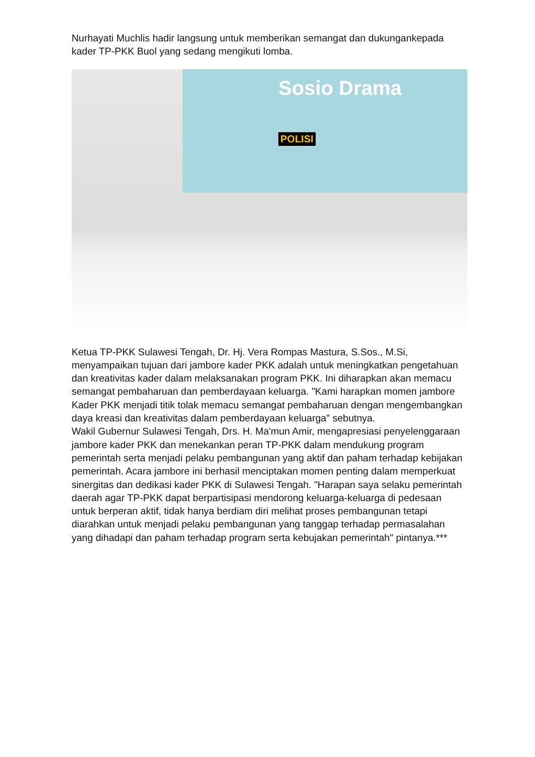Nurhayati Muchlis hadir langsung untuk memberikan semangat dan dukungankepada kader TP-PKK Buol yang sedang mengikuti lomba.
Sosio Drama
POLISI
Ketua TP-PKK Sulawesi Tengah, Dr. Hj. Vera Rompas Mastura, S.Sos., M.Si, menyampaikan tujuan dari jambore kader PKK adalah untuk meningkatkan pengetahuan dan kreativitas kader dalam melaksanakan program PKK. Ini diharapkan akan memacu semangat pembaharuan dan pemberdayaan keluarga. "Kami harapkan momen jambore Kader PKK menjadi titik tolak memacu semangat pembaharuan dengan mengembangkan daya kreasi dan kreativitas dalam pemberdayaan keluarga" sebutnya.
Wakil Gubernur Sulawesi Tengah, Drs. H. Ma'mun Amir, mengapresiasi penyelenggaraan jambore kader PKK dan menekankan peran TP-PKK dalam mendukung program pemerintah serta menjadi pelaku pembangunan yang aktif dan paham terhadap kebijakan pemerintah. Acara jambore ini berhasil menciptakan momen penting dalam memperkuat sinergitas dan dedikasi kader PKK di Sulawesi Tengah. "Harapan saya selaku pemerintah daerah agar TP-PKK dapat berpartisipasi mendorong keluarga-keluarga di pedesaan untuk berperan aktif, tidak hanya berdiam diri melihat proses pembangunan tetapi diarahkan untuk menjadi pelaku pembangunan yang tanggap terhadap permasalahan yang dihadapi dan paham terhadap program serta kebujakan pemerintah" pintanya.***